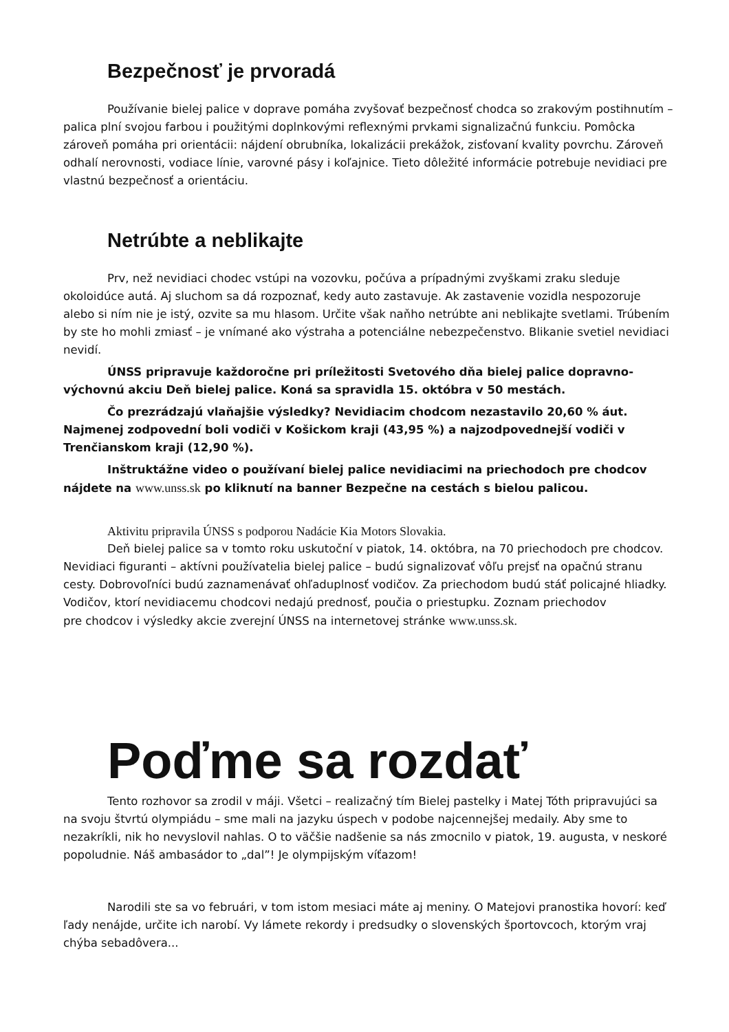Bezpečnosť je prvoradá
Používanie bielej palice v doprave pomáha zvyšovať bezpečnosť chodca so zrakovým postihnutím – palica plní svojou farbou i použitými doplnkovými reflexnými prvkami signalizačnú funkciu. Pomôcka zároveň pomáha pri orientácii: nájdení obrubníka, lokalizácii prekážok, zisťovaní kvality povrchu. Zároveň odhalí nerovnosti, vodiace línie, varovné pásy i koľajnice. Tieto dôležité informácie potrebuje nevidiaci pre vlastnú bezpečnosť a orientáciu.
Netrúbte a neblikajte
Prv, než nevidiaci chodec vstúpi na vozovku, počúva a prípadnými zvyškami zraku sleduje okoloidúce autá. Aj sluchom sa dá rozpoznať, kedy auto zastavuje. Ak zastavenie vozidla nespozoruje alebo si ním nie je istý, ozvite sa mu hlasom. Určite však naňho netrúbte ani neblikajte svetlami. Trúbením by ste ho mohli zmiasť – je vnímané ako výstraha a potenciálne nebezpečenstvo. Blikanie svetiel nevidiaci nevidí.
ÚNSS pripravuje každoročne pri príležitosti Svetového dňa bielej palice dopravno-výchovnú akciu Deň bielej palice. Koná sa spravidla 15. októbra v 50 mestách.
Čo prezrádzajú vlaňajšie výsledky? Nevidiacim chodcom nezastavilo 20,60 % áut. Najmenej zodpovední boli vodiči v Košickom kraji (43,95 %) a najzodpovednejší vodiči v Trenčianskom kraji (12,90 %).
Inštruktážne video o používaní bielej palice nevidiacimi na priechodoch pre chodcov nájdete na www.unss.sk po kliknutí na banner Bezpečne na cestách s bielou palicou.
Aktivitu pripravila ÚNSS s podporou Nadácie Kia Motors Slovakia.
Deň bielej palice sa v tomto roku uskutoční v piatok, 14. októbra, na 70 priechodoch pre chodcov. Nevidiaci figuranti – aktívni používatelia bielej palice – budú signalizovať vôľu prejsť na opačnú stranu cesty. Dobrovoľníci budú zaznamenávať ohľaduplnosť vodičov. Za priechodom budú stáť policajné hliadky. Vodičov, ktorí nevidiacemu chodcovi nedajú prednosť, poučia o priestupku. Zoznam priechodov
pre chodcov i výsledky akcie zverejní ÚNSS na internetovej stránke www.unss.sk.
Poďme sa rozdať
Tento rozhovor sa zrodil v máji. Všetci – realizačný tím Bielej pastelky i Matej Tóth pripravujúci sa na svoju štvrtú olympiádu – sme mali na jazyku úspech v podobe najcennejšej medaily. Aby sme to nezakríkli, nik ho nevyslovil nahlas. O to väčšie nadšenie sa nás zmocnilo v piatok, 19. augusta, v neskoré popoludnie. Náš ambasádor to „dal”! Je olympijským víťazom!
Narodili ste sa vo februári, v tom istom mesiaci máte aj meniny. O Matejovi pranostika hovorí: keď ľady nenájde, určite ich narobí. Vy lámete rekordy i predsudky o slovenských športovcoch, ktorým vraj chýba sebadôvera...